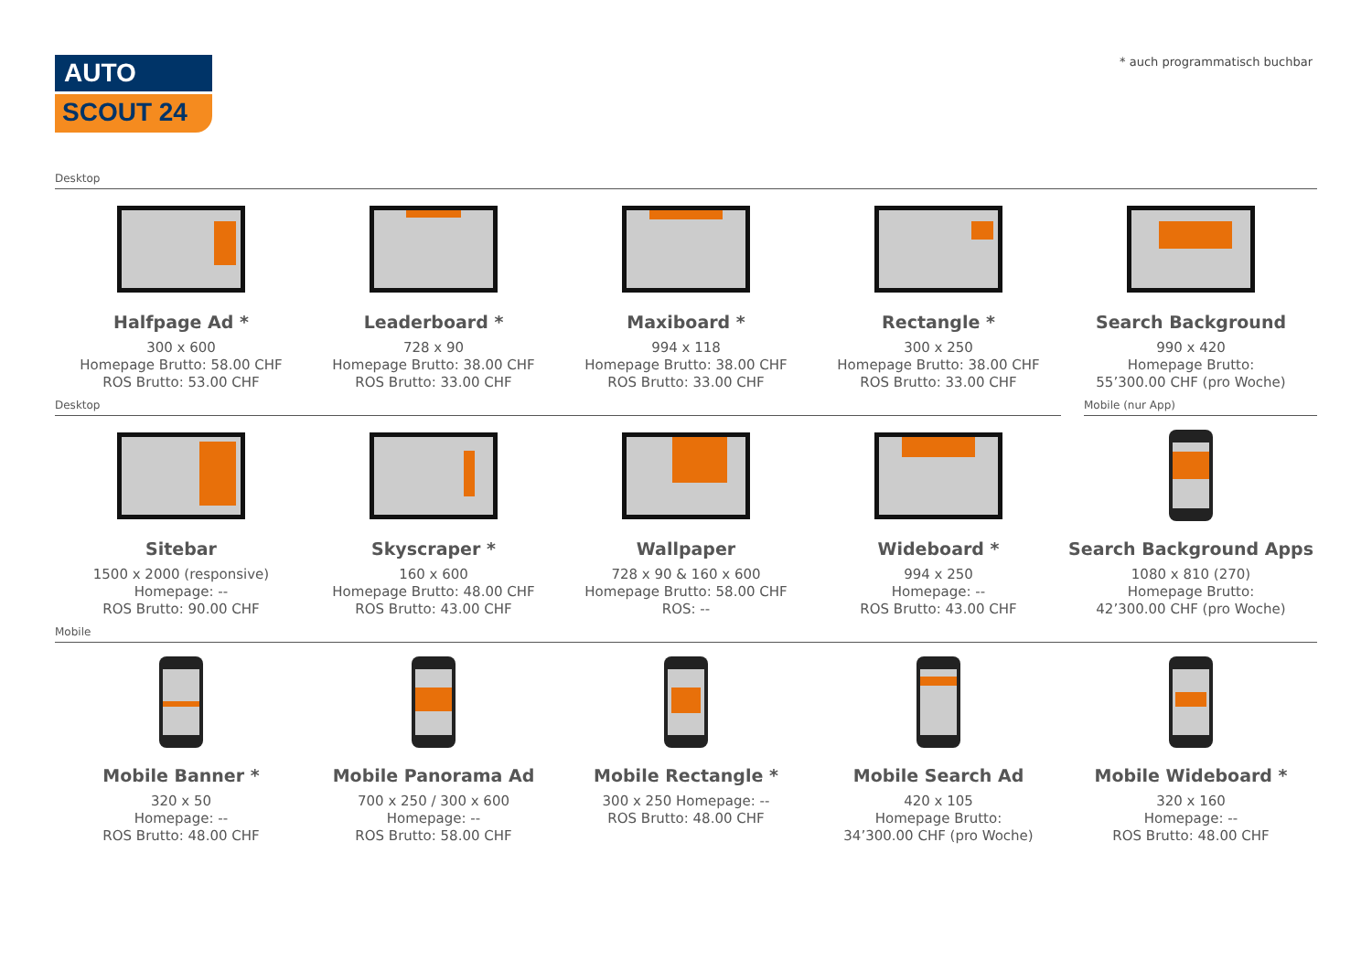AUTO
SCOUT 24
* auch programmatisch buchbar
Desktop
Halfpage Ad *
300 x 600
Homepage Brutto: 58.00 CHF
ROS Brutto: 53.00 CHF
Leaderboard *
728 x 90
Homepage Brutto: 38.00 CHF
ROS Brutto: 33.00 CHF
Maxiboard *
994 x 118
Homepage Brutto: 38.00 CHF
ROS Brutto: 33.00 CHF
Rectangle *
300 x 250
Homepage Brutto: 38.00 CHF
ROS Brutto: 33.00 CHF
Search Background
990 x 420
Homepage Brutto:
55’300.00 CHF (pro Woche)
Desktop Mobile (nur App)
Sitebar
1500 x 2000 (responsive)
Homepage: --
ROS Brutto: 90.00 CHF
Skyscraper *
160 x 600
Homepage Brutto: 48.00 CHF
ROS Brutto: 43.00 CHF
Wallpaper
728 x 90 & 160 x 600
Homepage Brutto: 58.00 CHF
ROS: --
Wideboard *
994 x 250
Homepage: --
ROS Brutto: 43.00 CHF
Search Background Apps
1080 x 810 (270)
Homepage Brutto:
42’300.00 CHF (pro Woche)
Mobile
Mobile Banner *
320 x 50
Homepage: --
ROS Brutto: 48.00 CHF
Mobile Panorama Ad
700 x 250 / 300 x 600
Homepage: --
ROS Brutto: 58.00 CHF
Mobile Rectangle *
300 x 250 Homepage: --
ROS Brutto: 48.00 CHF
Mobile Search Ad
420 x 105
Homepage Brutto:
34’300.00 CHF (pro Woche)
Mobile Wideboard *
320 x 160
Homepage: --
ROS Brutto: 48.00 CHF